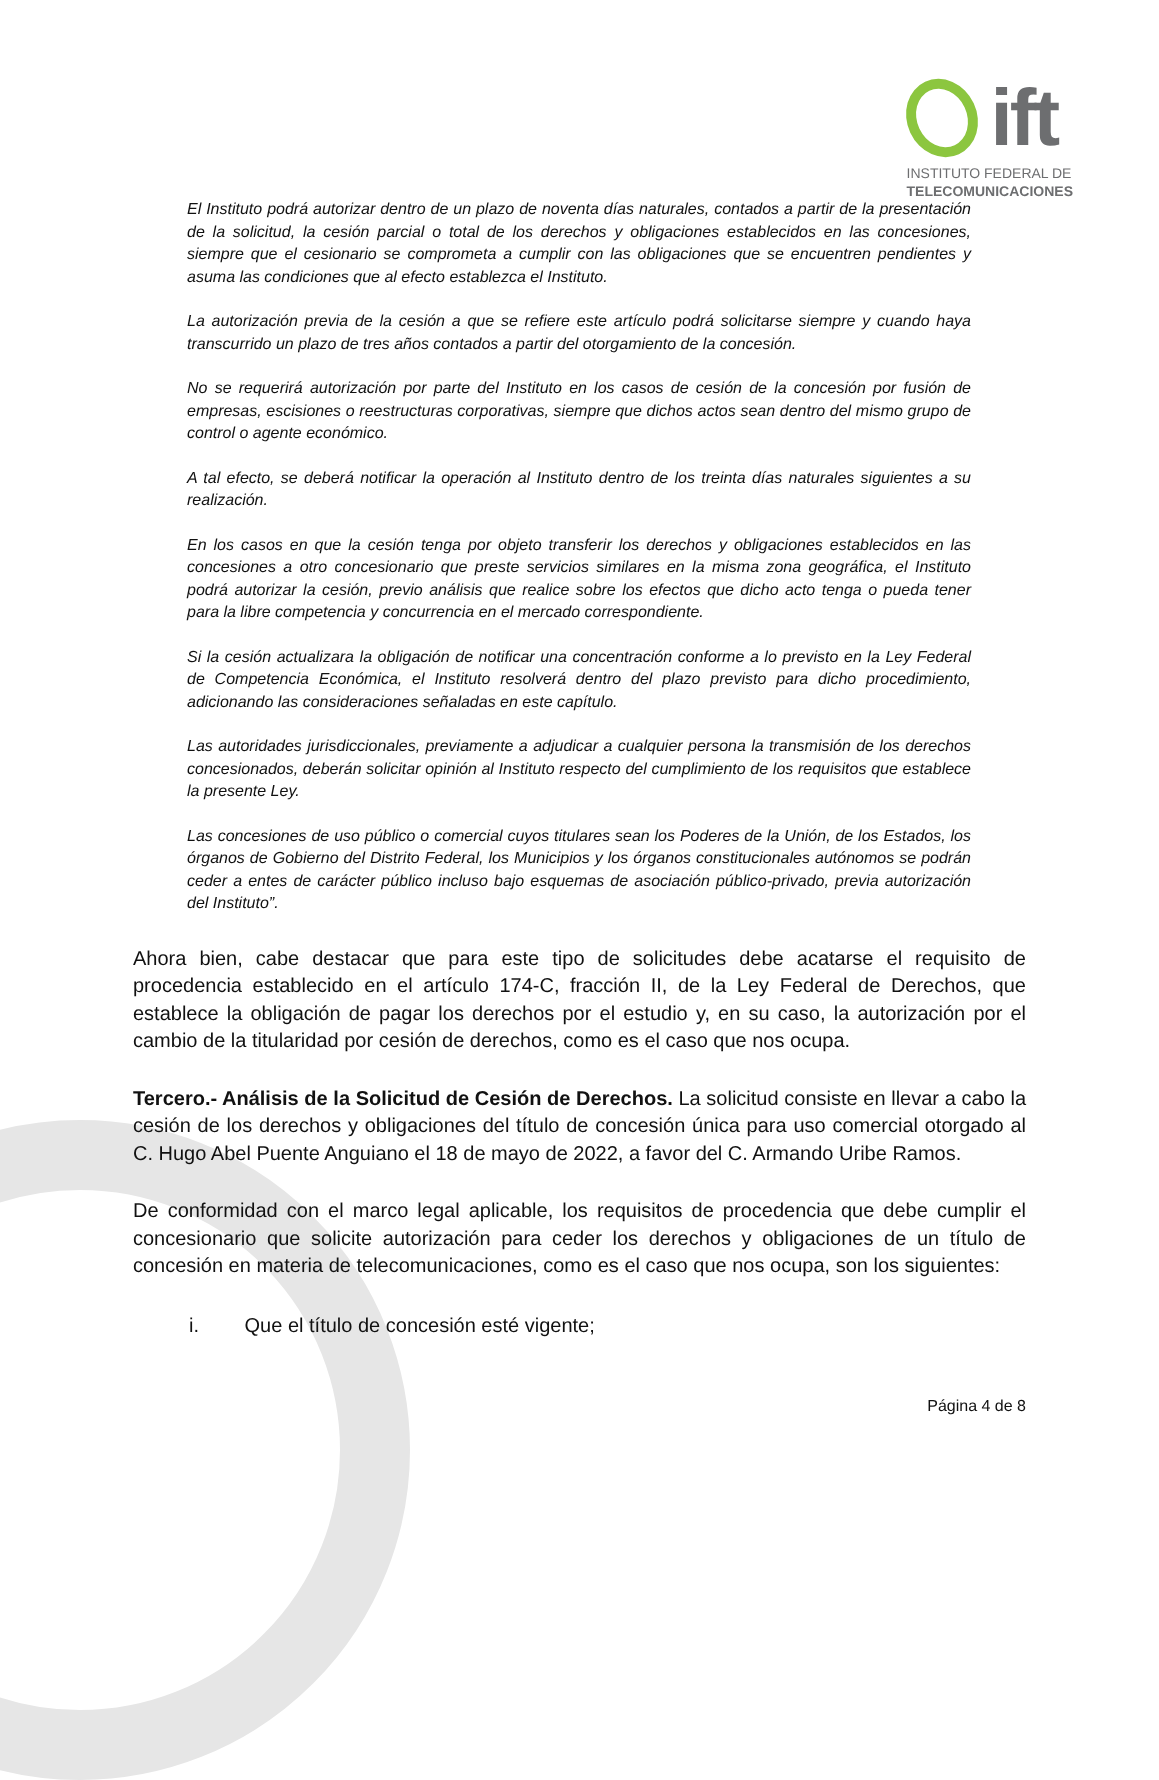ift
INSTITUTO FEDERAL DE
TELECOMUNICACIONES
El Instituto podrá autorizar dentro de un plazo de noventa días naturales, contados a partir de la presentación de la solicitud, la cesión parcial o total de los derechos y obligaciones establecidos en las concesiones, siempre que el cesionario se comprometa a cumplir con las obligaciones que se encuentren pendientes y asuma las condiciones que al efecto establezca el Instituto.
La autorización previa de la cesión a que se refiere este artículo podrá solicitarse siempre y cuando haya transcurrido un plazo de tres años contados a partir del otorgamiento de la concesión.
No se requerirá autorización por parte del Instituto en los casos de cesión de la concesión por fusión de empresas, escisiones o reestructuras corporativas, siempre que dichos actos sean dentro del mismo grupo de control o agente económico.
A tal efecto, se deberá notificar la operación al Instituto dentro de los treinta días naturales siguientes a su realización.
En los casos en que la cesión tenga por objeto transferir los derechos y obligaciones establecidos en las concesiones a otro concesionario que preste servicios similares en la misma zona geográfica, el Instituto podrá autorizar la cesión, previo análisis que realice sobre los efectos que dicho acto tenga o pueda tener para la libre competencia y concurrencia en el mercado correspondiente.
Si la cesión actualizara la obligación de notificar una concentración conforme a lo previsto en la Ley Federal de Competencia Económica, el Instituto resolverá dentro del plazo previsto para dicho procedimiento, adicionando las consideraciones señaladas en este capítulo.
Las autoridades jurisdiccionales, previamente a adjudicar a cualquier persona la transmisión de los derechos concesionados, deberán solicitar opinión al Instituto respecto del cumplimiento de los requisitos que establece la presente Ley.
Las concesiones de uso público o comercial cuyos titulares sean los Poderes de la Unión, de los Estados, los órganos de Gobierno del Distrito Federal, los Municipios y los órganos constitucionales autónomos se podrán ceder a entes de carácter público incluso bajo esquemas de asociación público-privado, previa autorización del Instituto”.
Ahora bien, cabe destacar que para este tipo de solicitudes debe acatarse el requisito de procedencia establecido en el artículo 174-C, fracción II, de la Ley Federal de Derechos, que establece la obligación de pagar los derechos por el estudio y, en su caso, la autorización por el cambio de la titularidad por cesión de derechos, como es el caso que nos ocupa.
Tercero.- Análisis de la Solicitud de Cesión de Derechos. La solicitud consiste en llevar a cabo la cesión de los derechos y obligaciones del título de concesión única para uso comercial otorgado al C. Hugo Abel Puente Anguiano el 18 de mayo de 2022, a favor del C. Armando Uribe Ramos.
De conformidad con el marco legal aplicable, los requisitos de procedencia que debe cumplir el concesionario que solicite autorización para ceder los derechos y obligaciones de un título de concesión en materia de telecomunicaciones, como es el caso que nos ocupa, son los siguientes:
i. Que el título de concesión esté vigente;
Página 4 de 8